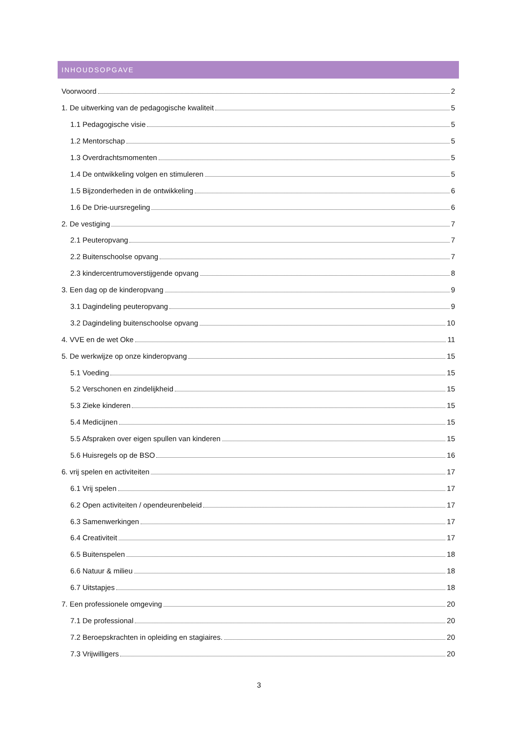INHOUDSOPGAVE
Voorwoord 2
1. De uitwerking van de pedagogische kwaliteit 5
1.1 Pedagogische visie 5
1.2 Mentorschap 5
1.3 Overdrachtsmomenten 5
1.4 De ontwikkeling volgen en stimuleren 5
1.5 Bijzonderheden in de ontwikkeling 6
1.6 De Drie-uursregeling 6
2. De vestiging 7
2.1 Peuteropvang 7
2.2 Buitenschoolse opvang 7
2.3 kindercentrumoverstijgende opvang 8
3. Een dag op de kinderopvang 9
3.1 Dagindeling peuteropvang 9
3.2 Dagindeling buitenschoolse opvang 10
4. VVE en de wet Oke 11
5. De werkwijze op onze kinderopvang 15
5.1 Voeding 15
5.2 Verschonen en zindelijkheid 15
5.3 Zieke kinderen 15
5.4 Medicijnen 15
5.5 Afspraken over eigen spullen van kinderen 15
5.6 Huisregels op de BSO 16
6. vrij spelen en activiteiten 17
6.1 Vrij spelen 17
6.2 Open activiteiten / opendeurenbeleid 17
6.3 Samenwerkingen 17
6.4 Creativiteit 17
6.5 Buitenspelen 18
6.6 Natuur & milieu 18
6.7 Uitstapjes 18
7. Een professionele omgeving 20
7.1 De professional 20
7.2 Beroepskrachten in opleiding en stagiaires. 20
7.3 Vrijwilligers 20
3